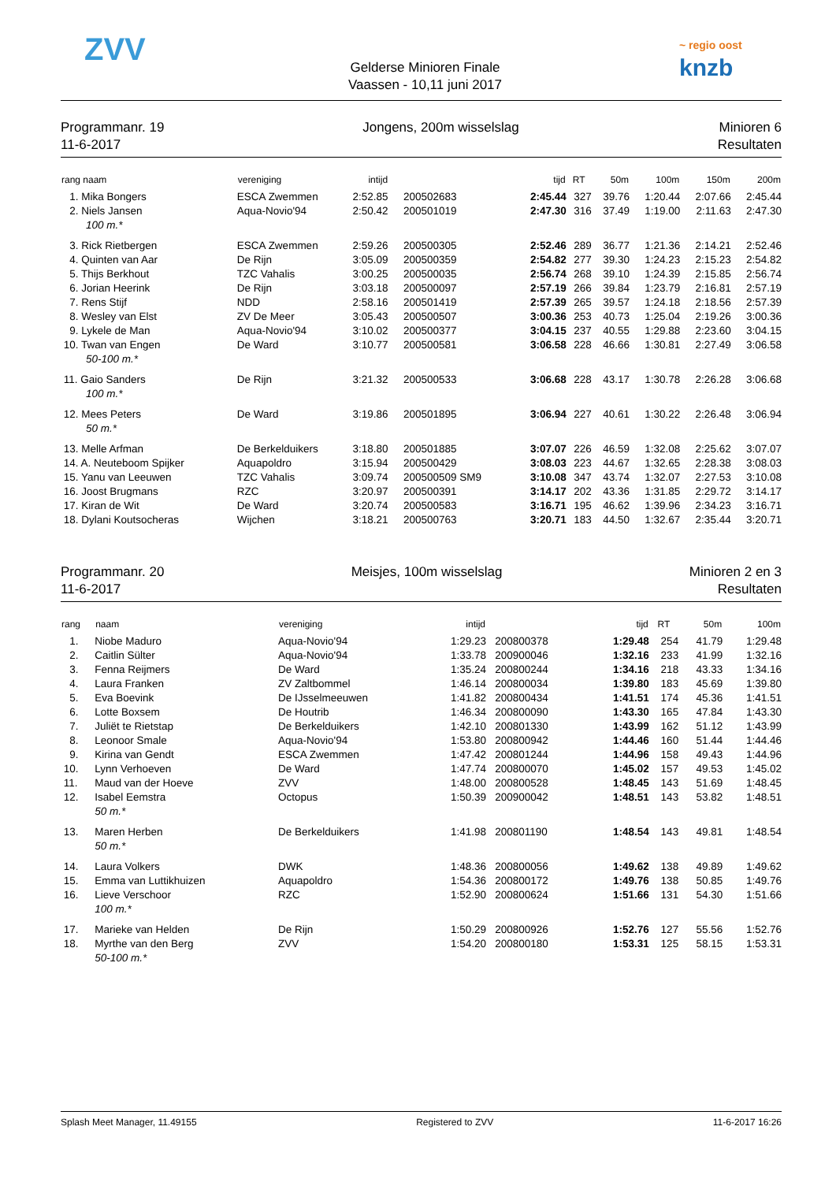ZVV
Gelderse Minioren Finale
Vaassen - 10,11 juni 2017
~ regio oost
knzb
Programmanr. 19
11-6-2017
Jongens, 200m wisselslag Minioren 6
Resultaten
| rang naam | vereniging | intijd | | tijd | RT | 50m | 100m | 150m | 200m |
| --- | --- | --- | --- | --- | --- | --- | --- | --- | --- |
| 1. Mika Bongers | ESCA Zwemmen | 2:52.85 | 200502683 | 2:45.44 | 327 | 39.76 | 1:20.44 | 2:07.66 | 2:45.44 |
| 2. Niels Jansen | Aqua-Novio'94 | 2:50.42 | 200501019 | 2:47.30 | 316 | 37.49 | 1:19.00 | 2:11.63 | 2:47.30 |
| 100 m.* | | | | | | | | | |
| 3. Rick Rietbergen | ESCA Zwemmen | 2:59.26 | 200500305 | 2:52.46 | 289 | 36.77 | 1:21.36 | 2:14.21 | 2:52.46 |
| 4. Quinten van Aar | De Rijn | 3:05.09 | 200500359 | 2:54.82 | 277 | 39.30 | 1:24.23 | 2:15.23 | 2:54.82 |
| 5. Thijs Berkhout | TZC Vahalis | 3:00.25 | 200500035 | 2:56.74 | 268 | 39.10 | 1:24.39 | 2:15.85 | 2:56.74 |
| 6. Jorian Heerink | De Rijn | 3:03.18 | 200500097 | 2:57.19 | 266 | 39.84 | 1:23.79 | 2:16.81 | 2:57.19 |
| 7. Rens Stijf | NDD | 2:58.16 | 200501419 | 2:57.39 | 265 | 39.57 | 1:24.18 | 2:18.56 | 2:57.39 |
| 8. Wesley van Elst | ZV De Meer | 3:05.43 | 200500507 | 3:00.36 | 253 | 40.73 | 1:25.04 | 2:19.26 | 3:00.36 |
| 9. Lykele de Man | Aqua-Novio'94 | 3:10.02 | 200500377 | 3:04.15 | 237 | 40.55 | 1:29.88 | 2:23.60 | 3:04.15 |
| 10. Twan van Engen | De Ward | 3:10.77 | 200500581 | 3:06.58 | 228 | 46.66 | 1:30.81 | 2:27.49 | 3:06.58 |
| 50-100 m.* | | | | | | | | | |
| 11. Gaio Sanders | De Rijn | 3:21.32 | 200500533 | 3:06.68 | 228 | 43.17 | 1:30.78 | 2:26.28 | 3:06.68 |
| 100 m.* | | | | | | | | | |
| 12. Mees Peters | De Ward | 3:19.86 | 200501895 | 3:06.94 | 227 | 40.61 | 1:30.22 | 2:26.48 | 3:06.94 |
| 50 m.* | | | | | | | | | |
| 13. Melle Arfman | De Berkelduikers | 3:18.80 | 200501885 | 3:07.07 | 226 | 46.59 | 1:32.08 | 2:25.62 | 3:07.07 |
| 14. A. Neuteboom Spijker | Aquapoldro | 3:15.94 | 200500429 | 3:08.03 | 223 | 44.67 | 1:32.65 | 2:28.38 | 3:08.03 |
| 15. Yanu van Leeuwen | TZC Vahalis | 3:09.74 | 200500509 SM9 | 3:10.08 | 347 | 43.74 | 1:32.07 | 2:27.53 | 3:10.08 |
| 16. Joost Brugmans | RZC | 3:20.97 | 200500391 | 3:14.17 | 202 | 43.36 | 1:31.85 | 2:29.72 | 3:14.17 |
| 17. Kiran de Wit | De Ward | 3:20.74 | 200500583 | 3:16.71 | 195 | 46.62 | 1:39.96 | 2:34.23 | 3:16.71 |
| 18. Dylani Koutsocheras | Wijchen | 3:18.21 | 200500763 | 3:20.71 | 183 | 44.50 | 1:32.67 | 2:35.44 | 3:20.71 |
Programmanr. 20
11-6-2017
Meisjes, 100m wisselslag Minioren 2 en 3
Resultaten
| rang | naam | vereniging | intijd | | tijd | RT | 50m | 100m |
| --- | --- | --- | --- | --- | --- | --- | --- | --- |
| 1. | Niobe Maduro | Aqua-Novio'94 | 1:29.23 | 200800378 | 1:29.48 | 254 | 41.79 | 1:29.48 |
| 2. | Caitlin Sülter | Aqua-Novio'94 | 1:33.78 | 200900046 | 1:32.16 | 233 | 41.99 | 1:32.16 |
| 3. | Fenna Reijmers | De Ward | 1:35.24 | 200800244 | 1:34.16 | 218 | 43.33 | 1:34.16 |
| 4. | Laura Franken | ZV Zaltbommel | 1:46.14 | 200800034 | 1:39.80 | 183 | 45.69 | 1:39.80 |
| 5. | Eva Boevink | De IJsselmeeuwen | 1:41.82 | 200800434 | 1:41.51 | 174 | 45.36 | 1:41.51 |
| 6. | Lotte Boxsem | De Houtrib | 1:46.34 | 200800090 | 1:43.30 | 165 | 47.84 | 1:43.30 |
| 7. | Juliët te Rietstap | De Berkelduikers | 1:42.10 | 200801330 | 1:43.99 | 162 | 51.12 | 1:43.99 |
| 8. | Leonoor Smale | Aqua-Novio'94 | 1:53.80 | 200800942 | 1:44.46 | 160 | 51.44 | 1:44.46 |
| 9. | Kirina van Gendt | ESCA Zwemmen | 1:47.42 | 200801244 | 1:44.96 | 158 | 49.43 | 1:44.96 |
| 10. | Lynn Verhoeven | De Ward | 1:47.74 | 200800070 | 1:45.02 | 157 | 49.53 | 1:45.02 |
| 11. | Maud van der Hoeve | ZVV | 1:48.00 | 200800528 | 1:48.45 | 143 | 51.69 | 1:48.45 |
| 12. | Isabel Eemstra | Octopus | 1:50.39 | 200900042 | 1:48.51 | 143 | 53.82 | 1:48.51 |
| | 50 m.* | | | | | | | |
| 13. | Maren Herben | De Berkelduikers | 1:41.98 | 200801190 | 1:48.54 | 143 | 49.81 | 1:48.54 |
| | 50 m.* | | | | | | | |
| 14. | Laura Volkers | DWK | 1:48.36 | 200800056 | 1:49.62 | 138 | 49.89 | 1:49.62 |
| 15. | Emma van Luttikhuizen | Aquapoldro | 1:54.36 | 200800172 | 1:49.76 | 138 | 50.85 | 1:49.76 |
| 16. | Lieve Verschoor | RZC | 1:52.90 | 200800624 | 1:51.66 | 131 | 54.30 | 1:51.66 |
| | 100 m.* | | | | | | | |
| 17. | Marieke van Helden | De Rijn | 1:50.29 | 200800926 | 1:52.76 | 127 | 55.56 | 1:52.76 |
| 18. | Myrthe van den Berg | ZVV | 1:54.20 | 200800180 | 1:53.31 | 125 | 58.15 | 1:53.31 |
| | 50-100 m.* | | | | | | | |
Splash Meet Manager, 11.49155 Registered to ZVV 11-6-2017 16:26